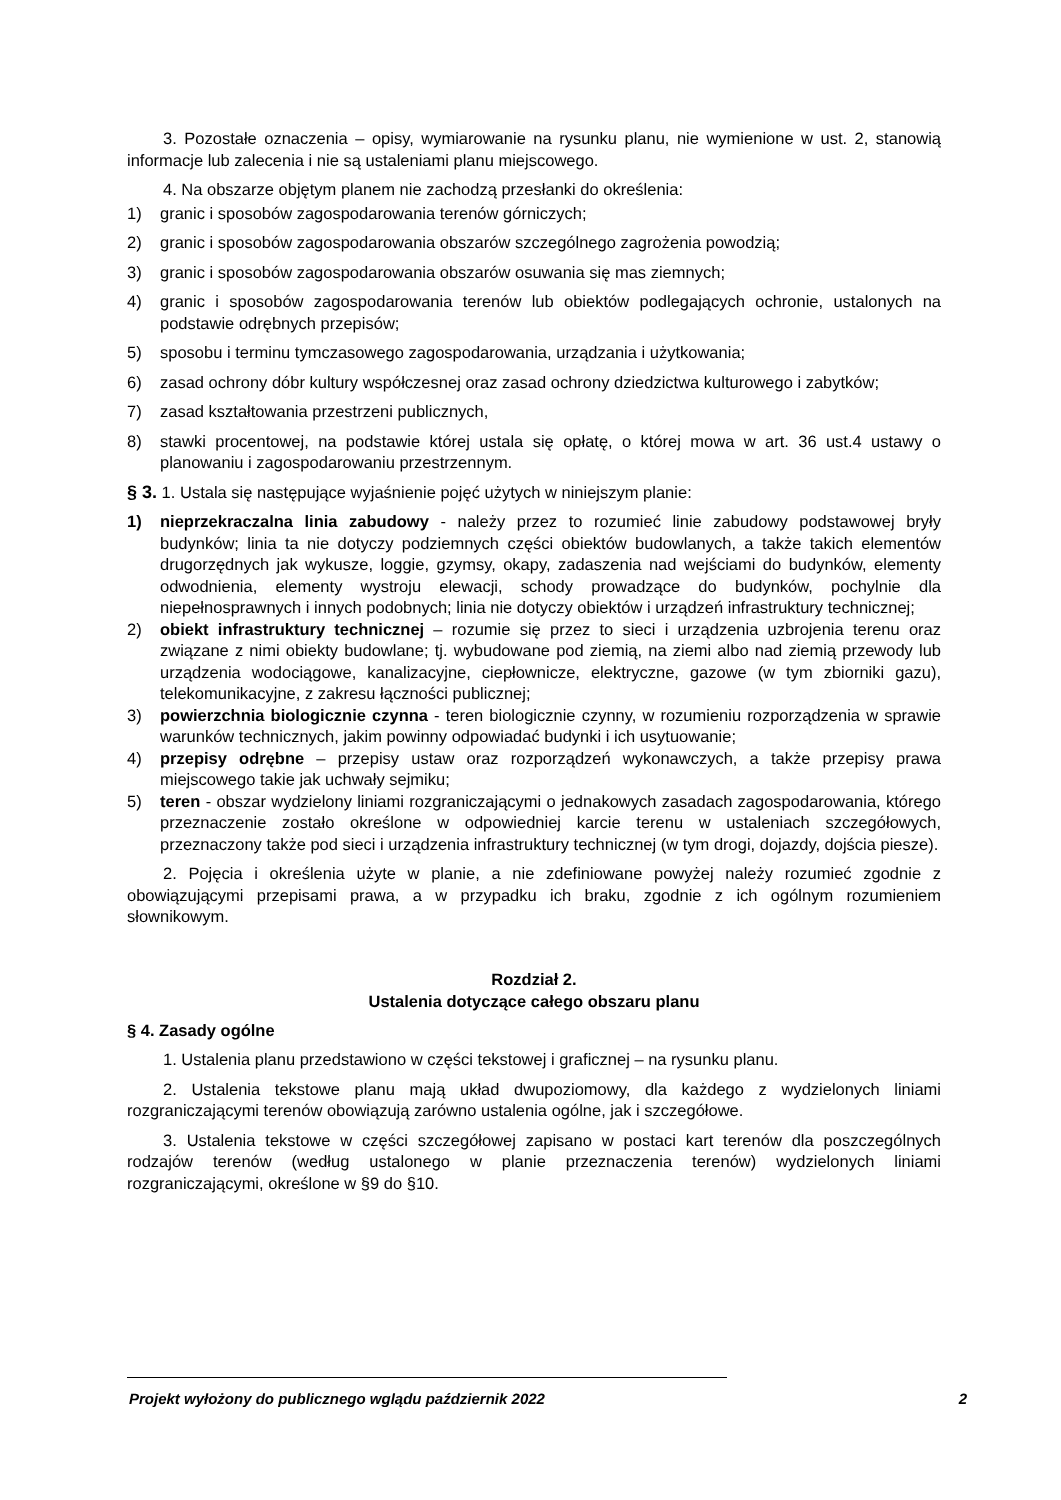3. Pozostałe oznaczenia – opisy, wymiarowanie na rysunku planu, nie wymienione w ust. 2, stanowią informacje lub zalecenia i nie są ustaleniami planu miejscowego.
4. Na obszarze objętym planem nie zachodzą przesłanki do określenia:
1) granic i sposobów zagospodarowania terenów górniczych;
2) granic i sposobów zagospodarowania obszarów szczególnego zagrożenia powodzią;
3) granic i sposobów zagospodarowania obszarów osuwania się mas ziemnych;
4) granic i sposobów zagospodarowania terenów lub obiektów podlegających ochronie, ustalonych na podstawie odrębnych przepisów;
5) sposobu i terminu tymczasowego zagospodarowania, urządzania i użytkowania;
6) zasad ochrony dóbr kultury współczesnej oraz zasad ochrony dziedzictwa kulturowego i zabytków;
7) zasad kształtowania przestrzeni publicznych,
8) stawki procentowej, na podstawie której ustala się opłatę, o której mowa w art. 36 ust.4 ustawy o planowaniu i zagospodarowaniu przestrzennym.
§ 3. 1. Ustala się następujące wyjaśnienie pojęć użytych w niniejszym planie:
1) nieprzekraczalna linia zabudowy - należy przez to rozumieć linie zabudowy podstawowej bryły budynków; linia ta nie dotyczy podziemnych części obiektów budowlanych, a także takich elementów drugorzędnych jak wykusze, loggie, gzymsy, okapy, zadaszenia nad wejściami do budynków, elementy odwodnienia, elementy wystroju elewacji, schody prowadzące do budynków, pochylnie dla niepełnosprawnych i innych podobnych; linia nie dotyczy obiektów i urządzeń infrastruktury technicznej;
2) obiekt infrastruktury technicznej – rozumie się przez to sieci i urządzenia uzbrojenia terenu oraz związane z nimi obiekty budowlane; tj. wybudowane pod ziemią, na ziemi albo nad ziemią przewody lub urządzenia wodociągowe, kanalizacyjne, ciepłownicze, elektryczne, gazowe (w tym zbiorniki gazu), telekomunikacyjne, z zakresu łączności publicznej;
3) powierzchnia biologicznie czynna - teren biologicznie czynny, w rozumieniu rozporządzenia w sprawie warunków technicznych, jakim powinny odpowiadać budynki i ich usytuowanie;
4) przepisy odrębne – przepisy ustaw oraz rozporządzeń wykonawczych, a także przepisy prawa miejscowego takie jak uchwały sejmiku;
5) teren - obszar wydzielony liniami rozgraniczającymi o jednakowych zasadach zagospodarowania, którego przeznaczenie zostało określone w odpowiedniej karcie terenu w ustaleniach szczegółowych, przeznaczony także pod sieci i urządzenia infrastruktury technicznej (w tym drogi, dojazdy, dojścia piesze).
2. Pojęcia i określenia użyte w planie, a nie zdefiniowane powyżej należy rozumieć zgodnie z obowiązującymi przepisami prawa, a w przypadku ich braku, zgodnie z ich ogólnym rozumieniem słownikowym.
Rozdział 2.
Ustalenia dotyczące całego obszaru planu
§ 4. Zasady ogólne
1. Ustalenia planu przedstawiono w części tekstowej i graficznej – na rysunku planu.
2. Ustalenia tekstowe planu mają układ dwupoziomowy, dla każdego z wydzielonych liniami rozgraniczającymi terenów obowiązują zarówno ustalenia ogólne, jak i szczegółowe.
3. Ustalenia tekstowe w części szczegółowej zapisano w postaci kart terenów dla poszczególnych rodzajów terenów (według ustalonego w planie przeznaczenia terenów) wydzielonych liniami rozgraniczającymi, określone w §9 do §10.
Projekt wyłożony do publicznego wglądu październik 2022 2